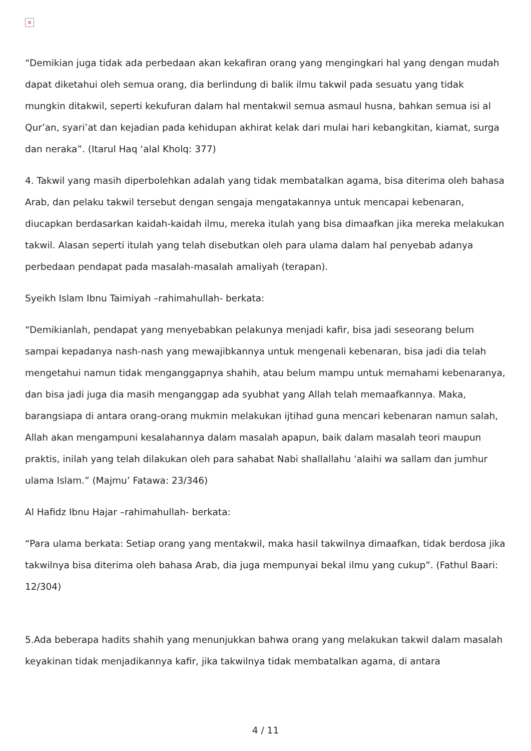×
“Demikian juga tidak ada perbedaan akan kekafiran orang yang mengingkari hal yang dengan mudah dapat diketahui oleh semua orang, dia berlindung di balik ilmu takwil pada sesuatu yang tidak mungkin ditakwil, seperti kekufuran dalam hal mentakwil semua asmaul husna, bahkan semua isi al Qur’an, syari’at dan kejadian pada kehidupan akhirat kelak dari mulai hari kebangkitan, kiamat, surga dan neraka”. (Itarul Haq ‘alal Kholq: 377)
4. Takwil yang masih diperbolehkan adalah yang tidak membatalkan agama, bisa diterima oleh bahasa Arab, dan pelaku takwil tersebut dengan sengaja mengatakannya untuk mencapai kebenaran, diucapkan berdasarkan kaidah-kaidah ilmu, mereka itulah yang bisa dimaafkan jika mereka melakukan takwil. Alasan seperti itulah yang telah disebutkan oleh para ulama dalam hal penyebab adanya perbedaan pendapat pada masalah-masalah amaliyah (terapan).
Syeikh Islam Ibnu Taimiyah –rahimahullah- berkata:
“Demikianlah, pendapat yang menyebabkan pelakunya menjadi kafir, bisa jadi seseorang belum sampai kepadanya nash-nash yang mewajibkannya untuk mengenali kebenaran, bisa jadi dia telah mengetahui namun tidak menganggapnya shahih, atau belum mampu untuk memahami kebenaranya, dan bisa jadi juga dia masih menganggap ada syubhat yang Allah telah memaafkannya. Maka, barangsiapa di antara orang-orang mukmin melakukan ijtihad guna mencari kebenaran namun salah, Allah akan mengampuni kesalahannya dalam masalah apapun, baik dalam masalah teori maupun praktis, inilah yang telah dilakukan oleh para sahabat Nabi shallallahu ‘alaihi wa sallam dan jumhur ulama Islam.” (Majmu’ Fatawa: 23/346)
Al Hafidz Ibnu Hajar –rahimahullah- berkata:
“Para ulama berkata: Setiap orang yang mentakwil, maka hasil takwilnya dimaafkan, tidak berdosa jika takwilnya bisa diterima oleh bahasa Arab, dia juga mempunyai bekal ilmu yang cukup”. (Fathul Baari: 12/304)
5.Ada beberapa hadits shahih yang menunjukkan bahwa orang yang melakukan takwil dalam masalah keyakinan tidak menjadikannya kafir, jika takwilnya tidak membatalkan agama, di antara
4 / 11